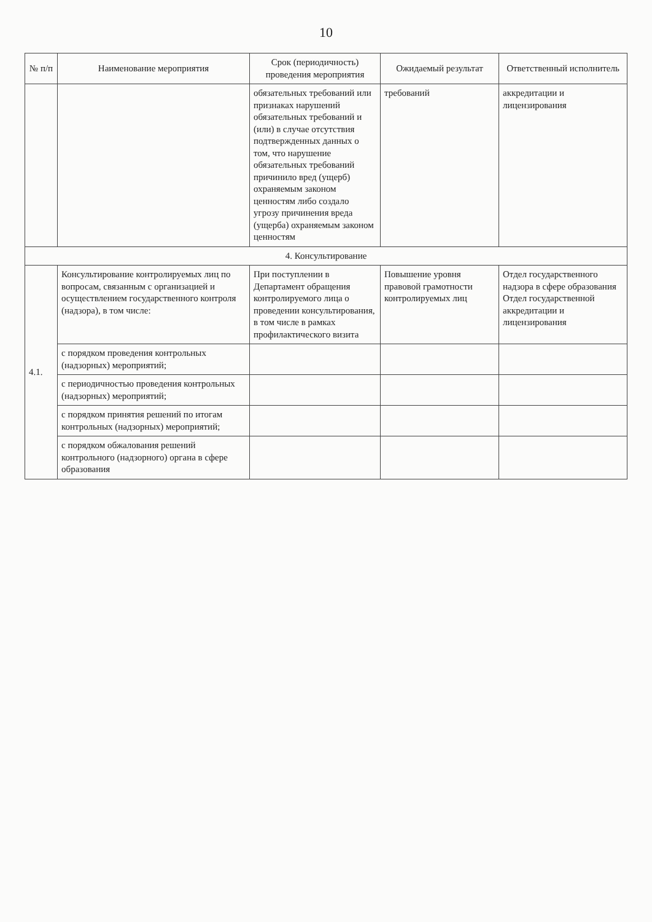10
| № п/п | Наименование мероприятия | Срок (периодичность) проведения мероприятия | Ожидаемый результат | Ответственный исполнитель |
| --- | --- | --- | --- | --- |
| | | обязательных требований или признаках нарушений обязательных требований и (или) в случае отсутствия подтвержденных данных о том, что нарушение обязательных требований причинило вред (ущерб) охраняемым законом ценностям либо создало угрозу причинения вреда (ущерба) охраняемым законом ценностям | требований | аккредитации и лицензирования |
| 4. Консультирование | | | | |
| 4.1. | Консультирование контролируемых лиц по вопросам, связанным с организацией и осуществлением государственного контроля (надзора), в том числе: | При поступлении в Департамент обращения контролируемого лица о проведении консультирования, в том числе в рамках профилактического визита | Повышение уровня правовой грамотности контролируемых лиц | Отдел государственного надзора в сфере образования Отдел государственной аккредитации и лицензирования |
| | с порядком проведения контрольных (надзорных) мероприятий; | | | |
| | с периодичностью проведения контрольных (надзорных) мероприятий; | | | |
| | с порядком принятия решений по итогам контрольных (надзорных) мероприятий; | | | |
| | с порядком обжалования решений контрольного (надзорного) органа в сфере образования | | | |